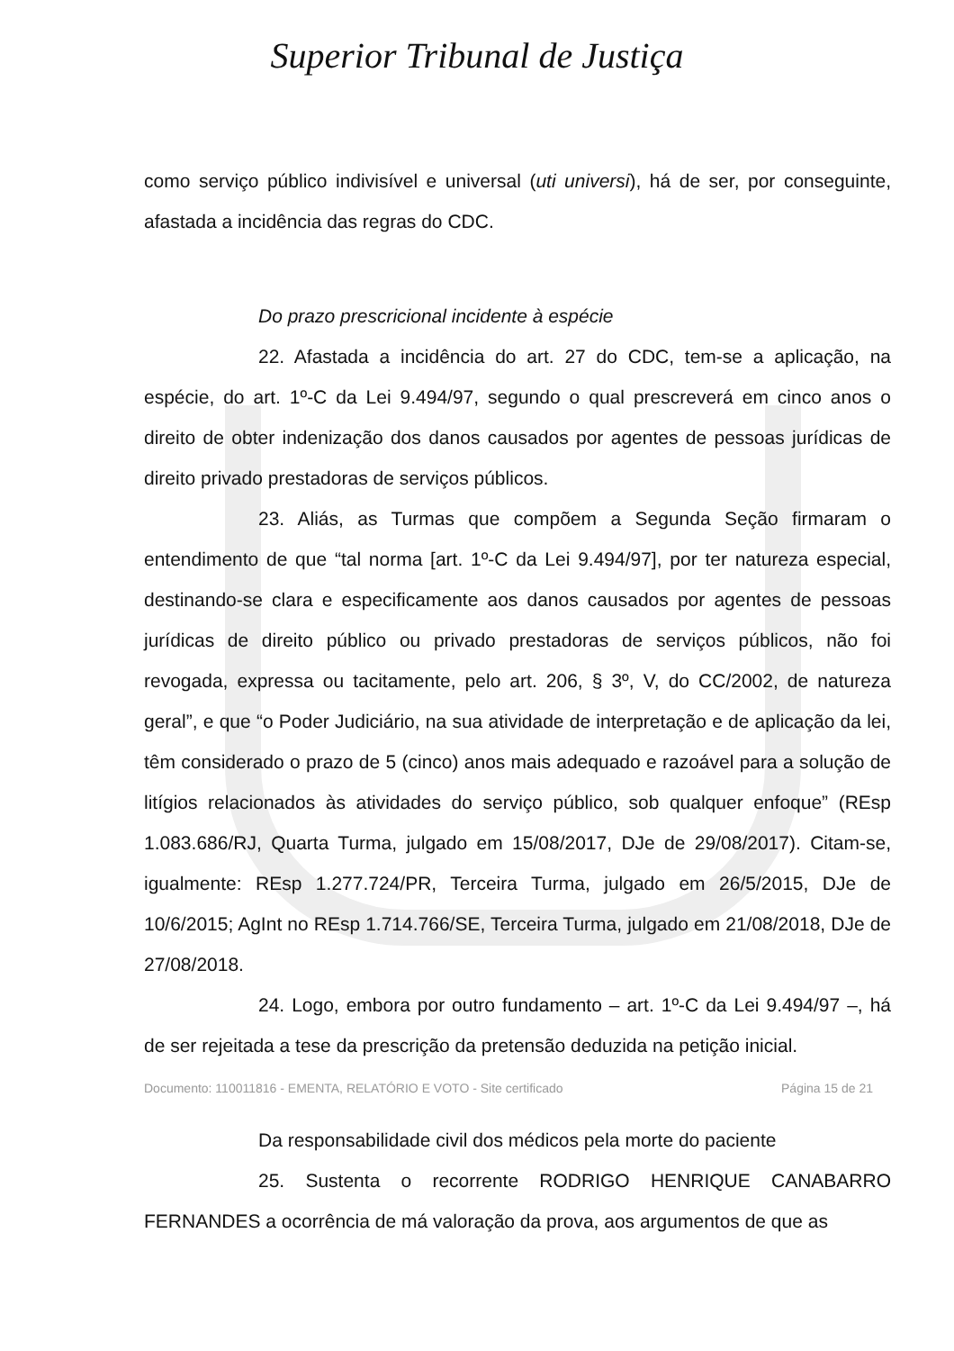Superior Tribunal de Justiça
como serviço público indivisível e universal (uti universi), há de ser, por conseguinte, afastada a incidência das regras do CDC.
Do prazo prescricional incidente à espécie
22. Afastada a incidência do art. 27 do CDC, tem-se a aplicação, na espécie, do art. 1º-C da Lei 9.494/97, segundo o qual prescreverá em cinco anos o direito de obter indenização dos danos causados por agentes de pessoas jurídicas de direito privado prestadoras de serviços públicos.
23. Aliás, as Turmas que compõem a Segunda Seção firmaram o entendimento de que “tal norma [art. 1º-C da Lei 9.494/97], por ter natureza especial, destinando-se clara e especificamente aos danos causados por agentes de pessoas jurídicas de direito público ou privado prestadoras de serviços públicos, não foi revogada, expressa ou tacitamente, pelo art. 206, § 3º, V, do CC/2002, de natureza geral”, e que “o Poder Judiciário, na sua atividade de interpretação e de aplicação da lei, têm considerado o prazo de 5 (cinco) anos mais adequado e razoável para a solução de litígios relacionados às atividades do serviço público, sob qualquer enfoque” (REsp 1.083.686/RJ, Quarta Turma, julgado em 15/08/2017, DJe de 29/08/2017). Citam-se, igualmente: REsp 1.277.724/PR, Terceira Turma, julgado em 26/5/2015, DJe de 10/6/2015; AgInt no REsp 1.714.766/SE, Terceira Turma, julgado em 21/08/2018, DJe de 27/08/2018.
24. Logo, embora por outro fundamento – art. 1º-C da Lei 9.494/97 –, há de ser rejeitada a tese da prescrição da pretensão deduzida na petição inicial.
Da responsabilidade civil dos médicos pela morte do paciente
25. Sustenta o recorrente RODRIGO HENRIQUE CANABARRO FERNANDES a ocorrência de má valoração da prova, aos argumentos de que as
Documento: 110011816 - EMENTA, RELATÓRIO E VOTO - Site certificado Página 15 de 21